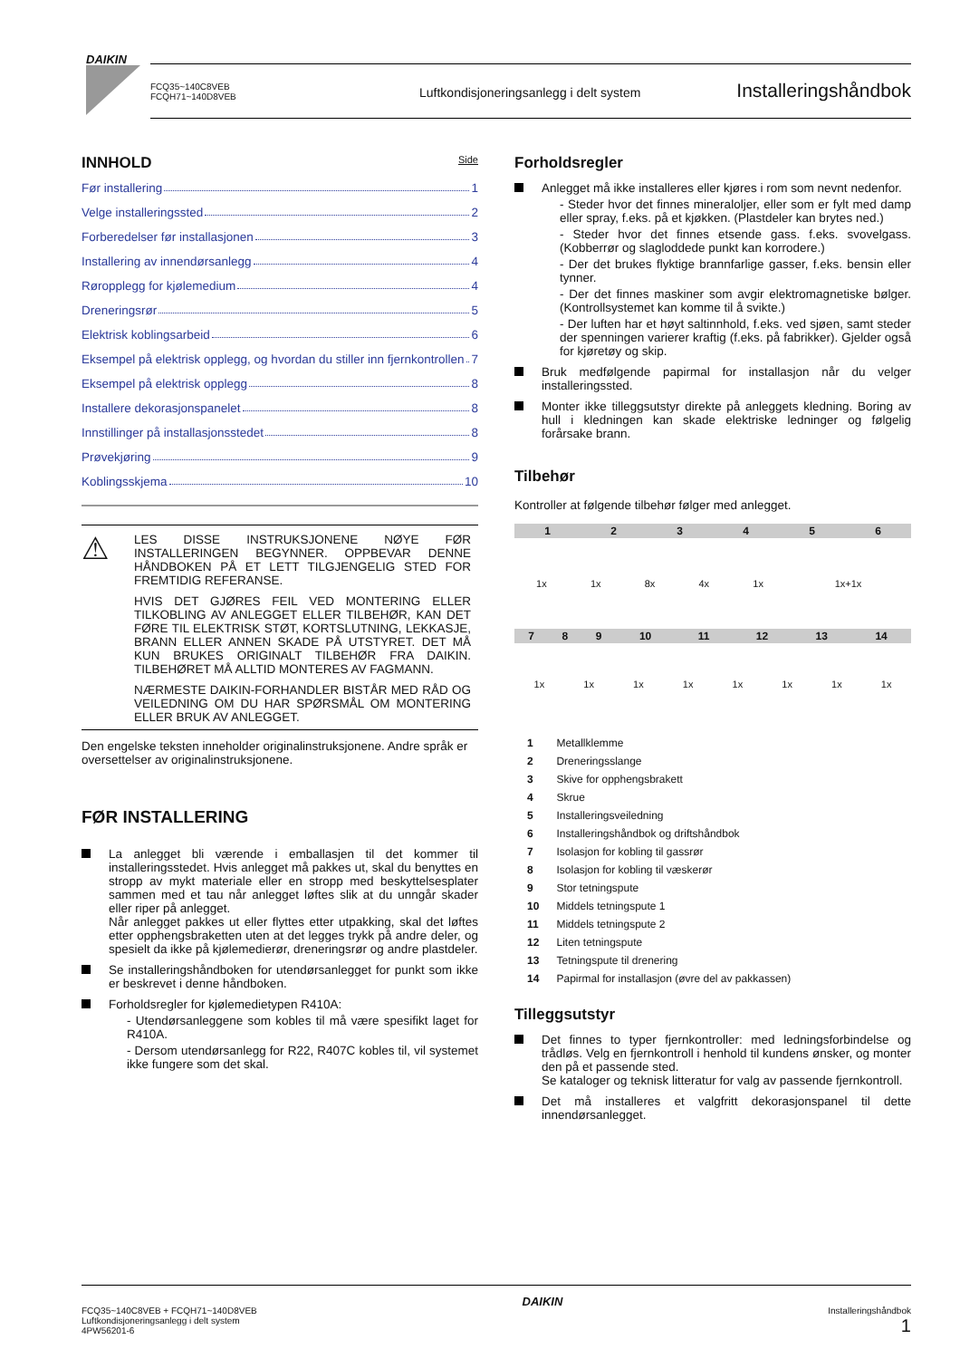DAIKIN
FCQ35~140C8VEB
FCQH71~140D8VEB
Luftkondisjoneringsanlegg i delt system
Installeringshåndbok
INNHOLD Side
Før installering 1
Velge installeringssted 2
Forberedelser før installasjonen 3
Installering av innendørsanlegg 4
Røropplegg for kjølemedium 4
Dreneringsrør 5
Elektrisk koblingsarbeid 6
Eksempel på elektrisk opplegg, og hvordan du stiller inn fjernkontrollen 7
Eksempel på elektrisk opplegg 8
Installere dekorasjonspanelet 8
Innstillinger på installasjonsstedet 8
Prøvekjøring 9
Koblingsskjema 10
⚠
LES DISSE INSTRUKSJONENE NØYE FØR INSTALLERINGEN BEGYNNER. OPPBEVAR DENNE HÅNDBOKEN PÅ ET LETT TILGJENGELIG STED FOR FREMTIDIG REFERANSE.
HVIS DET GJØRES FEIL VED MONTERING ELLER TILKOBLING AV ANLEGGET ELLER TILBEHØR, KAN DET FØRE TIL ELEKTRISK STØT, KORTSLUTNING, LEKKASJE, BRANN ELLER ANNEN SKADE PÅ UTSTYRET. DET MÅ KUN BRUKES ORIGINALT TILBEHØR FRA DAIKIN. TILBEHØRET MÅ ALLTID MONTERES AV FAGMANN.
NÆRMESTE DAIKIN-FORHANDLER BISTÅR MED RÅD OG VEILEDNING OM DU HAR SPØRSMÅL OM MONTERING ELLER BRUK AV ANLEGGET.
Den engelske teksten inneholder originalinstruksjonene. Andre språk er oversettelser av originalinstruksjonene.
FØR INSTALLERING
La anlegget bli værende i emballasjen til det kommer til installeringsstedet. Hvis anlegget må pakkes ut, skal du benyttes en stropp av mykt materiale eller en stropp med beskyttelsesplater sammen med et tau når anlegget løftes slik at du unngår skader eller riper på anlegget.
Når anlegget pakkes ut eller flyttes etter utpakking, skal det løftes etter opphengsbraketten uten at det legges trykk på andre deler, og spesielt da ikke på kjølemedierør, dreneringsrør og andre plastdeler.
Se installeringshåndboken for utendørsanlegget for punkt som ikke er beskrevet i denne håndboken.
Forholdsregler for kjølemedietypen R410A:
- Utendørsanleggene som kobles til må være spesifikt laget for R410A.
- Dersom utendørsanlegg for R22, R407C kobles til, vil systemet ikke fungere som det skal.
Forholdsregler
Anlegget må ikke installeres eller kjøres i rom som nevnt nedenfor.
- Steder hvor det finnes mineraloljer, eller som er fylt med damp eller spray, f.eks. på et kjøkken. (Plastdeler kan brytes ned.)
- Steder hvor det finnes etsende gass. f.eks. svovelgass. (Kobberrør og slagloddede punkt kan korrodere.)
- Der det brukes flyktige brannfarlige gasser, f.eks. bensin eller tynner.
- Der det finnes maskiner som avgir elektromagnetiske bølger. (Kontrollsystemet kan komme til å svikte.)
- Der luften har et høyt saltinnhold, f.eks. ved sjøen, samt steder der spenningen varierer kraftig (f.eks. på fabrikker). Gjelder også for kjøretøy og skip.
Bruk medfølgende papirmal for installasjon når du velger installeringssted.
Monter ikke tilleggsutstyr direkte på anleggets kledning. Boring av hull i kledningen kan skade elektriske ledninger og følgelig forårsake brann.
Tilbehør
Kontroller at følgende tilbehør følger med anlegget.
| 1 | 2 | 3 | 4 | 5 | 6 |
| 1x | 1x | 8x | 4x | 1x | 1x+1x |
| 7 | 8 | 9 | 10 | 11 | 12 | 13 | 14 |
| 1x | 1x | 1x | 1x | 1x | 1x | 1x | 1x |
| 1 | Metallklemme |
| 2 | Dreneringsslange |
| 3 | Skive for opphengsbrakett |
| 4 | Skrue |
| 5 | Installeringsveiledning |
| 6 | Installeringshåndbok og driftshåndbok |
| 7 | Isolasjon for kobling til gassrør |
| 8 | Isolasjon for kobling til væskerør |
| 9 | Stor tetningspute |
| 10 | Middels tetningspute 1 |
| 11 | Middels tetningspute 2 |
| 12 | Liten tetningspute |
| 13 | Tetningspute til drenering |
| 14 | Papirmal for installasjon (øvre del av pakkassen) |
Tilleggsutstyr
Det finnes to typer fjernkontroller: med ledningsforbindelse og trådløs. Velg en fjernkontroll i henhold til kundens ønsker, og monter den på et passende sted.
Se kataloger og teknisk litteratur for valg av passende fjernkontroll.
Det må installeres et valgfritt dekorasjonspanel til dette innendørsanlegget.
FCQ35~140C8VEB + FCQH71~140D8VEB
Luftkondisjoneringsanlegg i delt system
4PW56201-6
DAIKIN
Installeringshåndbok
1